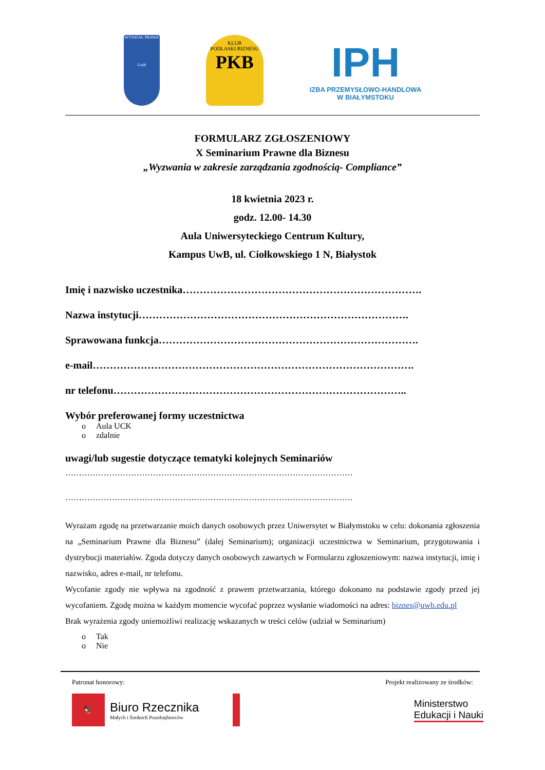WYDZIAŁ PRAWA
UwB
KLUB
PODLASKI BIZNESU
PKB
IPH
IZBA PRZEMYSŁOWO-HANDLOWA
W BIAŁYMSTOKU
FORMULARZ ZGŁOSZENIOWY
X Seminarium Prawne dla Biznesu
„Wyzwania w zakresie zarządzania zgodnością- Compliance”
18 kwietnia 2023 r.
godz. 12.00- 14.30
Aula Uniwersyteckiego Centrum Kultury,
Kampus UwB, ul. Ciołkowskiego 1 N, Białystok
Imię i nazwisko uczestnika…………………………………………………………….
Nazwa instytucji…………………………………………………………………….
Sprawowana funkcja………………………………………………………………….
e-mail………………………………………………………………………………….
nr telefonu…………………………………………………………………………..
Wybór preferowanej formy uczestnictwa
o Aula UCK
o zdalnie
uwagi/lub sugestie dotyczące tematyki kolejnych Seminariów
……………………………………………………………………………………………
……………………………………………………………………………………………
Wyrażam zgodę na przetwarzanie moich danych osobowych przez Uniwersytet w Białymstoku w celu: dokonania zgłoszenia na „Seminarium Prawne dla Biznesu” (dalej Seminarium); organizacji uczestnictwa w Seminarium, przygotowania i dystrybucji materiałów. Zgoda dotyczy danych osobowych zawartych w Formularzu zgłoszeniowym: nazwa instytucji, imię i nazwisko, adres e-mail, nr telefonu.
Wycofanie zgody nie wpływa na zgodność z prawem przetwarzania, którego dokonano na podstawie zgody przed jej wycofaniem. Zgodę można w każdym momencie wycofać poprzez wysłanie wiadomości na adres: biznes@uwb.edu.pl
Brak wyrażenia zgody uniemożliwi realizację wskazanych w treści celów (udział w Seminarium)
o Tak
o Nie
Patronat honorowy: Projekt realizowany ze środków:
🦅
Biuro Rzecznika
Małych i Średnich Przedsiębiorców
Ministerstwo
Edukacji i Nauki